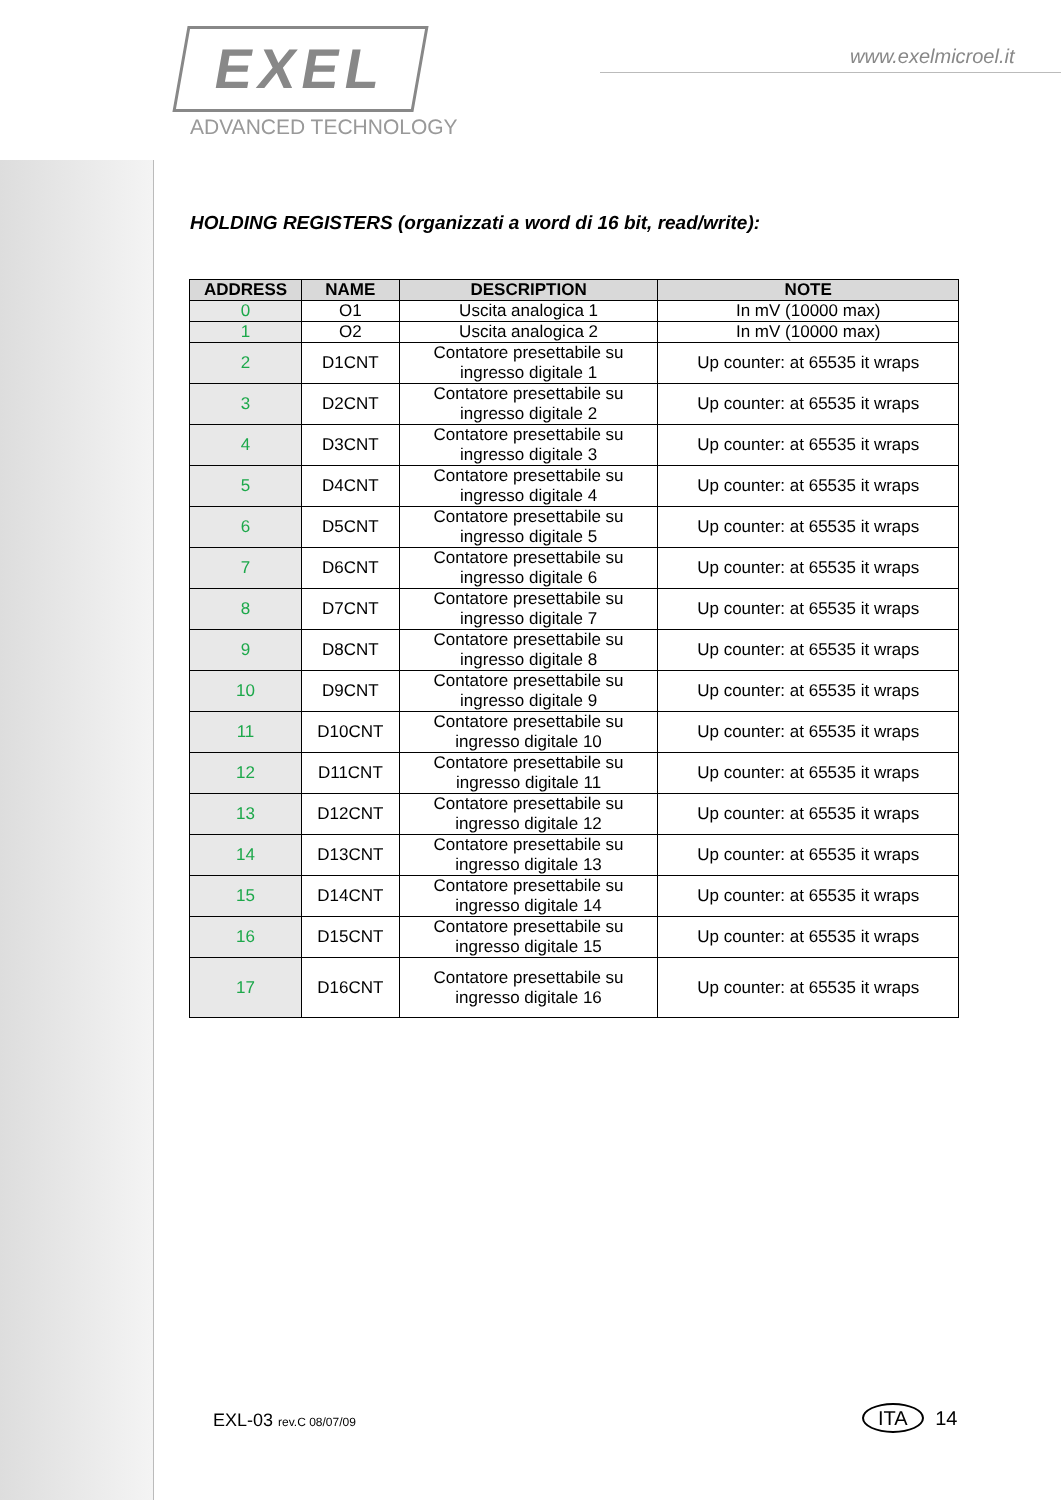EXEL
ADVANCED TECHNOLOGY
www.exelmicroel.it
HOLDING REGISTERS (organizzati a word di 16 bit, read/write):
| ADDRESS | NAME | DESCRIPTION | NOTE |
| --- | --- | --- | --- |
| 0 | O1 | Uscita analogica 1 | In mV (10000 max) |
| 1 | O2 | Uscita analogica 2 | In mV (10000 max) |
| 2 | D1CNT | Contatore presettabile su ingresso digitale 1 | Up counter: at 65535 it wraps |
| 3 | D2CNT | Contatore presettabile su ingresso digitale 2 | Up counter: at 65535 it wraps |
| 4 | D3CNT | Contatore presettabile su ingresso digitale 3 | Up counter: at 65535 it wraps |
| 5 | D4CNT | Contatore presettabile su ingresso digitale 4 | Up counter: at 65535 it wraps |
| 6 | D5CNT | Contatore presettabile su ingresso digitale 5 | Up counter: at 65535 it wraps |
| 7 | D6CNT | Contatore presettabile su ingresso digitale 6 | Up counter: at 65535 it wraps |
| 8 | D7CNT | Contatore presettabile su ingresso digitale 7 | Up counter: at 65535 it wraps |
| 9 | D8CNT | Contatore presettabile su ingresso digitale 8 | Up counter: at 65535 it wraps |
| 10 | D9CNT | Contatore presettabile su ingresso digitale 9 | Up counter: at 65535 it wraps |
| 11 | D10CNT | Contatore presettabile su ingresso digitale 10 | Up counter: at 65535 it wraps |
| 12 | D11CNT | Contatore presettabile su ingresso digitale 11 | Up counter: at 65535 it wraps |
| 13 | D12CNT | Contatore presettabile su ingresso digitale 12 | Up counter: at 65535 it wraps |
| 14 | D13CNT | Contatore presettabile su ingresso digitale 13 | Up counter: at 65535 it wraps |
| 15 | D14CNT | Contatore presettabile su ingresso digitale 14 | Up counter: at 65535 it wraps |
| 16 | D15CNT | Contatore presettabile su ingresso digitale 15 | Up counter: at 65535 it wraps |
| 17 | D16CNT | Contatore presettabile su ingresso digitale 16 | Up counter: at 65535 it wraps |
EXL-03 rev.C 08/07/09 ITA 14